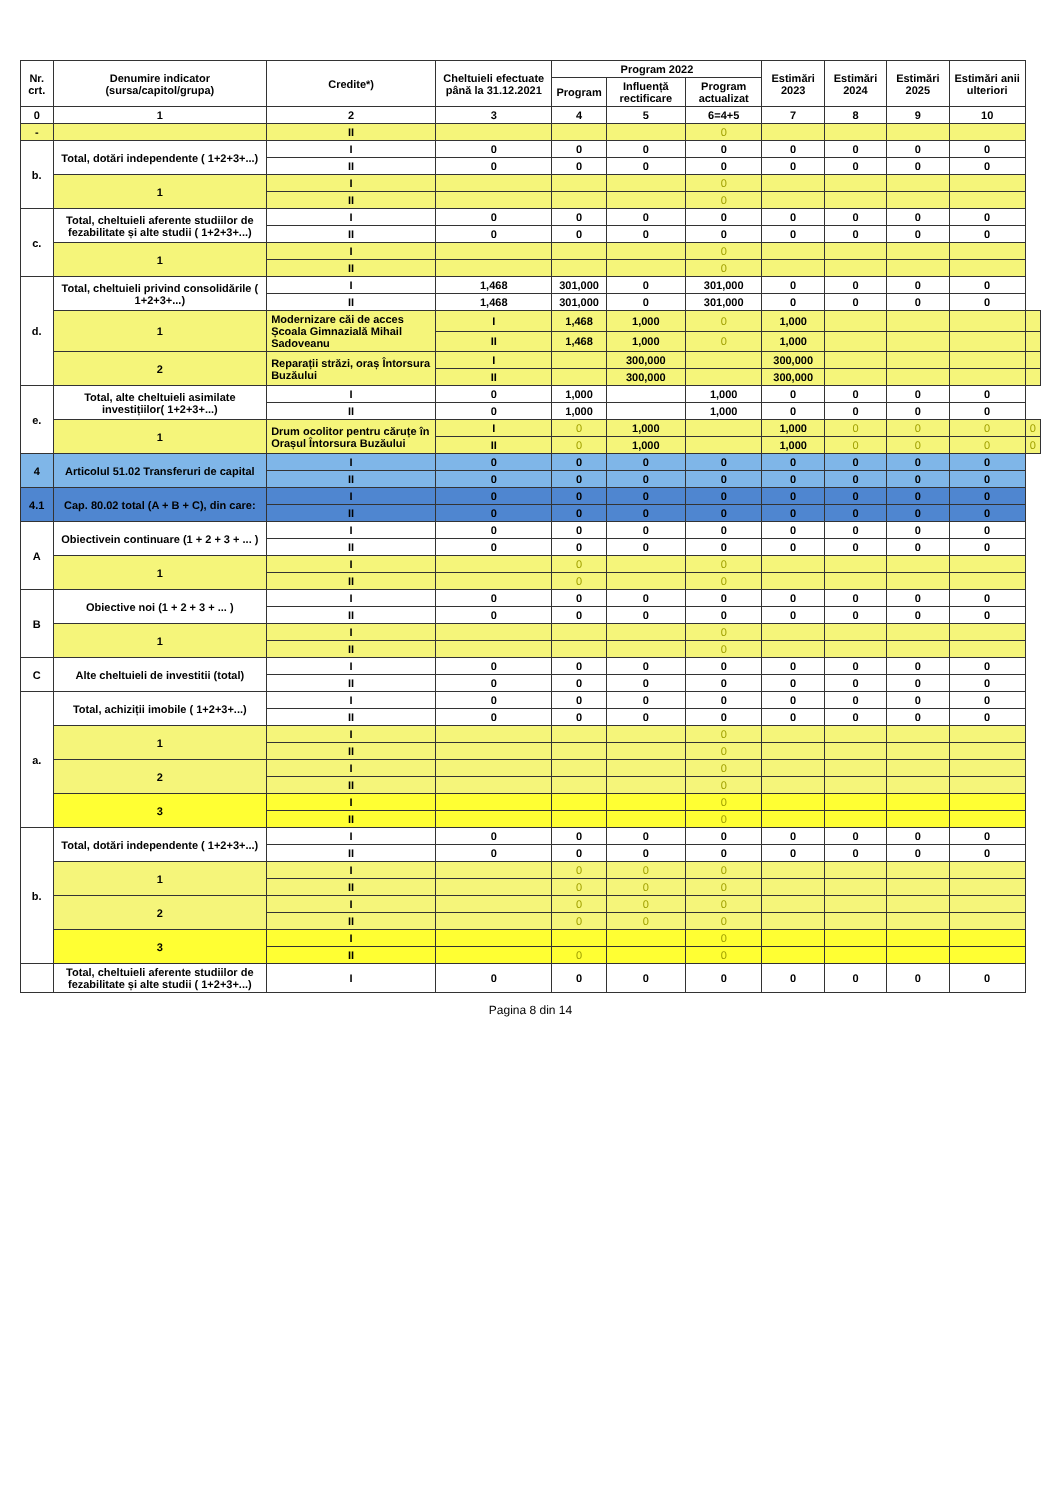| Nr. crt. | Denumire indicator (sursa/capitol/grupa) | Credite*) | Cheltuieli efectuate până la 31.12.2021 | Program 2022 | | | Estimări 2023 | Estimări 2024 | Estimări 2025 | Estimări anii ulteriori | |
| --- | --- | --- | --- | --- | --- | --- | --- | --- | --- | --- | --- |
| | | | | Program | Influență rectificare | Program actualizat | | | | | |
| 0 | 1 | 2 | 3 | 4 | 5 | 6=4+5 | 7 | 8 | 9 | 10 | |
| - | | II | | | | 0 | | | | | |
| b. | Total, dotări independente ( 1+2+3+...) | I | 0 | 0 | 0 | 0 | 0 | 0 | 0 | 0 | |
| | | II | 0 | 0 | 0 | 0 | 0 | 0 | 0 | 0 | |
| | 1 | I | | | | 0 | | | | | |
| | | II | | | | 0 | | | | | |
| c. | Total, cheltuieli aferente studiilor de fezabilitate și alte studii ( 1+2+3+...) | I | 0 | 0 | 0 | 0 | 0 | 0 | 0 | 0 | |
| | | II | 0 | 0 | 0 | 0 | 0 | 0 | 0 | 0 | |
| | 1 | I | | | | 0 | | | | | |
| | | II | | | | 0 | | | | | |
| d. | Total, cheltuieli privind consolidările ( 1+2+3+...) | I | 1,468 | 301,000 | 0 | 301,000 | 0 | 0 | 0 | 0 | |
| | | II | 1,468 | 301,000 | 0 | 301,000 | 0 | 0 | 0 | 0 | |
| | 1 | Modernizare căi de acces Școala Gimnazială Mihail Sadoveanu | I | 1,468 | 1,000 | 0 | 1,000 | | | | |
| | | | II | 1,468 | 1,000 | 0 | 1,000 | | | | |
| | 2 | Reparații străzi, oraș Întorsura Buzăului | I | | 300,000 | | 300,000 | | | | |
| | | | II | | 300,000 | | 300,000 | | | | |
| e. | Total, alte cheltuieli asimilate investițiilor( 1+2+3+...) | I | 0 | 1,000 | | 1,000 | 0 | 0 | 0 | 0 | |
| | | II | 0 | 1,000 | | 1,000 | 0 | 0 | 0 | 0 | |
| | 1 | Drum ocolitor pentru căruțe în Orașul Întorsura Buzăului | I | 0 | 1,000 | | 1,000 | 0 | 0 | 0 | 0 |
| | | | II | 0 | 1,000 | | 1,000 | 0 | 0 | 0 | 0 |
| 4 | Articolul 51.02 Transferuri de capital | I | 0 | 0 | 0 | 0 | 0 | 0 | 0 | 0 | |
| | | II | 0 | 0 | 0 | 0 | 0 | 0 | 0 | 0 | |
| 4.1 | Cap. 80.02 total (A + B + C), din care: | I | 0 | 0 | 0 | 0 | 0 | 0 | 0 | 0 | |
| | | II | 0 | 0 | 0 | 0 | 0 | 0 | 0 | 0 | |
| A | Obiectivein continuare (1 + 2 + 3 + ... ) | I | 0 | 0 | 0 | 0 | 0 | 0 | 0 | 0 | |
| | | II | 0 | 0 | 0 | 0 | 0 | 0 | 0 | 0 | |
| | 1 | I | | 0 | | 0 | | | | | |
| | | II | | 0 | | 0 | | | | | |
| B | Obiective noi (1 + 2 + 3 + ... ) | I | 0 | 0 | 0 | 0 | 0 | 0 | 0 | 0 | |
| | | II | 0 | 0 | 0 | 0 | 0 | 0 | 0 | 0 | |
| | 1 | I | | | | 0 | | | | | |
| | | II | | | | 0 | | | | | |
| C | Alte cheltuieli de investitii (total) | I | 0 | 0 | 0 | 0 | 0 | 0 | 0 | 0 | |
| | | II | 0 | 0 | 0 | 0 | 0 | 0 | 0 | 0 | |
| a. | Total, achiziții imobile ( 1+2+3+...) | I | 0 | 0 | 0 | 0 | 0 | 0 | 0 | 0 | |
| | | II | 0 | 0 | 0 | 0 | 0 | 0 | 0 | 0 | |
| | 1 | I | | | | 0 | | | | | |
| | | II | | | | 0 | | | | | |
| | 2 | I | | | | 0 | | | | | |
| | | II | | | | 0 | | | | | |
| | 3 | I | | | | 0 | | | | | |
| | | II | | | | 0 | | | | | |
| b. | Total, dotări independente ( 1+2+3+...) | I | 0 | 0 | 0 | 0 | 0 | 0 | 0 | 0 | |
| | | II | 0 | 0 | 0 | 0 | 0 | 0 | 0 | 0 | |
| | 1 | I | | 0 | 0 | 0 | | | | | |
| | | II | | 0 | 0 | 0 | | | | | |
| | 2 | I | | 0 | 0 | 0 | | | | | |
| | | II | | 0 | 0 | 0 | | | | | |
| | 3 | I | | | | 0 | | | | | |
| | | II | | 0 | | 0 | | | | | |
| | Total, cheltuieli aferente studiilor de fezabilitate și alte studii ( 1+2+3+...) | I | 0 | 0 | 0 | 0 | 0 | 0 | 0 | 0 | |
Pagina 8 din 14